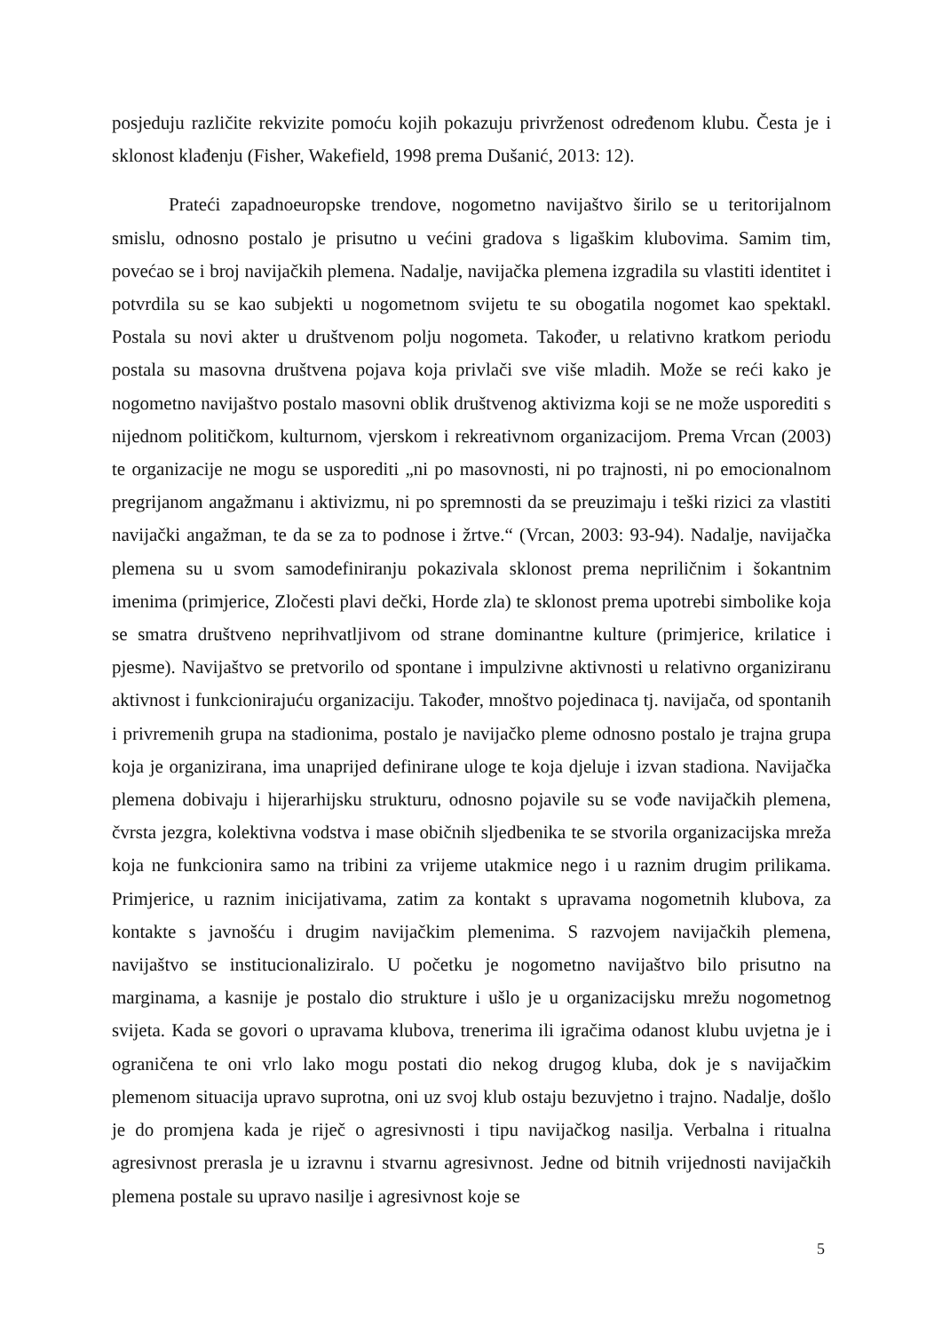posjeduju različite rekvizite pomoću kojih pokazuju privrženost određenom klubu. Česta je i sklonost klađenju (Fisher, Wakefield, 1998 prema Dušanić, 2013: 12).
Prateći zapadnoeuropske trendove, nogometno navijaštvo širilo se u teritorijalnom smislu, odnosno postalo je prisutno u većini gradova s ligaškim klubovima. Samim tim, povećao se i broj navijačkih plemena. Nadalje, navijačka plemena izgradila su vlastiti identitet i potvrdila su se kao subjekti u nogometnom svijetu te su obogatila nogomet kao spektakl. Postala su novi akter u društvenom polju nogometa. Također, u relativno kratkom periodu postala su masovna društvena pojava koja privlači sve više mladih. Može se reći kako je nogometno navijaštvo postalo masovni oblik društvenog aktivizma koji se ne može usporediti s nijednom političkom, kulturnom, vjerskom i rekreativnom organizacijom. Prema Vrcan (2003) te organizacije ne mogu se usporediti „ni po masovnosti, ni po trajnosti, ni po emocionalnom pregrijanom angažmanu i aktivizmu, ni po spremnosti da se preuzimaju i teški rizici za vlastiti navijački angažman, te da se za to podnose i žrtve.“ (Vrcan, 2003: 93-94). Nadalje, navijačka plemena su u svom samodefiniranju pokazivala sklonost prema nepriličnim i šokantnim imenima (primjerice, Zločesti plavi dečki, Horde zla) te sklonost prema upotrebi simbolike koja se smatra društveno neprihvatljivom od strane dominantne kulture (primjerice, krilatice i pjesme). Navijaštvo se pretvorilo od spontane i impulzivne aktivnosti u relativno organiziranu aktivnost i funkcionirajuću organizaciju. Također, mnoštvo pojedinaca tj. navijača, od spontanih i privremenih grupa na stadionima, postalo je navijačko pleme odnosno postalo je trajna grupa koja je organizirana, ima unaprijed definirane uloge te koja djeluje i izvan stadiona. Navijačka plemena dobivaju i hijerarhijsku strukturu, odnosno pojavile su se vođe navijačkih plemena, čvrsta jezgra, kolektivna vodstva i mase običnih sljedbenika te se stvorila organizacijska mreža koja ne funkcionira samo na tribini za vrijeme utakmice nego i u raznim drugim prilikama. Primjerice, u raznim inicijativama, zatim za kontakt s upravama nogometnih klubova, za kontakte s javnošću i drugim navijačkim plemenima. S razvojem navijačkih plemena, navijaštvo se institucionaliziralo. U početku je nogometno navijaštvo bilo prisutno na marginama, a kasnije je postalo dio strukture i ušlo je u organizacijsku mrežu nogometnog svijeta. Kada se govori o upravama klubova, trenerima ili igračima odanost klubu uvjetna je i ograničena te oni vrlo lako mogu postati dio nekog drugog kluba, dok je s navijačkim plemenom situacija upravo suprotna, oni uz svoj klub ostaju bezuvjetno i trajno. Nadalje, došlo je do promjena kada je riječ o agresivnosti i tipu navijačkog nasilja. Verbalna i ritualna agresivnost prerasla je u izravnu i stvarnu agresivnost. Jedne od bitnih vrijednosti navijačkih plemena postale su upravo nasilje i agresivnost koje se
5